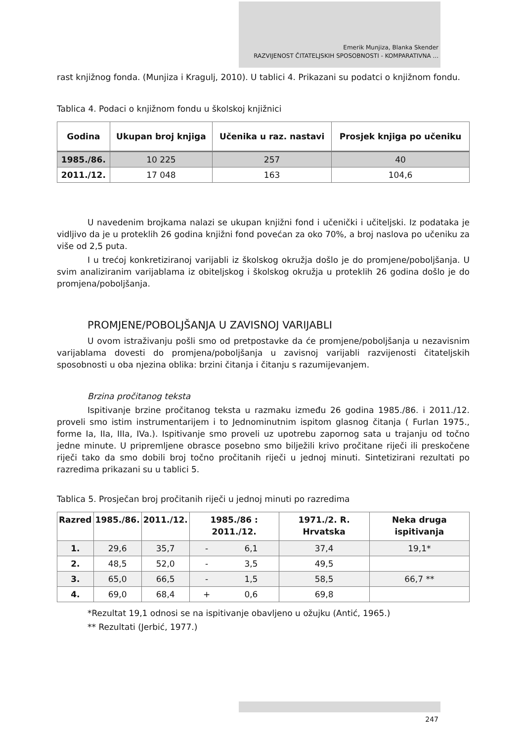Emerik Munjiza, Blanka Skender
RAZVIJENOST ČITATELJSKIH SPOSOBNOSTI - KOMPARATIVNA ...
rast knjižnog fonda. (Munjiza i Kragulj, 2010). U tablici 4. Prikazani su podatci o knjižnom fondu.
Tablica 4. Podaci o knjižnom fondu u školskoj knjižnici
| Godina | Ukupan broj knjiga | Učenika u raz. nastavi | Prosjek knjiga po učeniku |
| --- | --- | --- | --- |
| 1985./86. | 10 225 | 257 | 40 |
| 2011./12. | 17 048 | 163 | 104,6 |
U navedenim brojkama nalazi se ukupan knjižni fond i učenički i učiteljski. Iz podataka je vidljivo da je u proteklih 26 godina knjižni fond povećan za oko 70%, a broj naslova po učeniku za više od 2,5 puta.
I u trećoj konkretiziranoj varijabli iz školskog okružja došlo je do promjene/poboljšanja. U svim analiziranim varijablama iz obiteljskog i školskog okružja u proteklih 26 godina došlo je do promjena/poboljšanja.
PROMJENE/POBOLJŠANJA U ZAVISNOJ VARIJABLI
U ovom istraživanju pošli smo od pretpostavke da će promjene/poboljšanja u nezavisnim varijablama dovesti do promjena/poboljšanja u zavisnoj varijabli razvijenosti čitateljskih sposobnosti u oba njezina oblika: brzini čitanja i čitanju s razumijevanjem.
Brzina pročitanog teksta
Ispitivanje brzine pročitanog teksta u razmaku između 26 godina 1985./86. i 2011./12. proveli smo istim instrumentarijem i to Jednominutnim ispitom glasnog čitanja ( Furlan 1975., forme Ia, IIa, IIIa, IVa.). Ispitivanje smo proveli uz upotrebu zapornog sata u trajanju od točno jedne minute. U pripremljene obrasce posebno smo bilježili krivo pročitane riječi ili preskočene riječi tako da smo dobili broj točno pročitanih riječi u jednoj minuti. Sintetizirani rezultati po razredima prikazani su u tablici 5.
Tablica 5. Prosječan broj pročitanih riječi u jednoj minuti po razredima
| Razred | 1985./86. | 2011./12. | 1985./86 : 2011./12. | | 1971./2. R. Hrvatska | Neka druga ispitivanja |
| --- | --- | --- | --- | --- | --- | --- |
| 1. | 29,6 | 35,7 | - | 6,1 | 37,4 | 19,1* |
| 2. | 48,5 | 52,0 | - | 3,5 | 49,5 | |
| 3. | 65,0 | 66,5 | - | 1,5 | 58,5 | 66,7 ** |
| 4. | 69,0 | 68,4 | + | 0,6 | 69,8 | |
*Rezultat 19,1 odnosi se na ispitivanje obavljeno u ožujku (Antić, 1965.)
** Rezultati (Jerbić, 1977.)
247